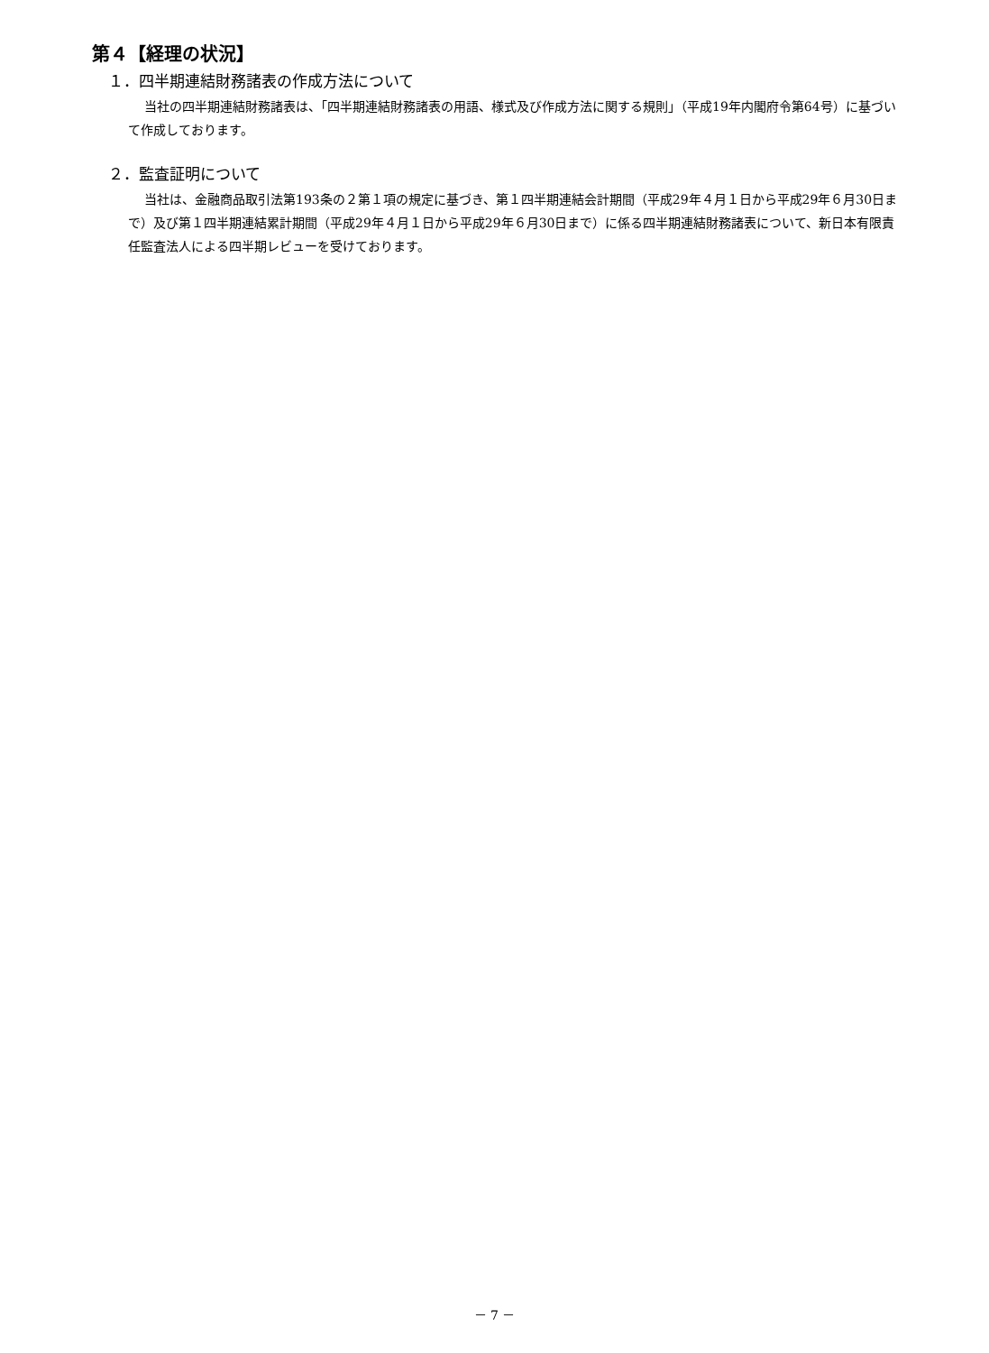第４【経理の状況】
１．四半期連結財務諸表の作成方法について
当社の四半期連結財務諸表は、「四半期連結財務諸表の用語、様式及び作成方法に関する規則」（平成19年内閣府令第64号）に基づいて作成しております。
２．監査証明について
当社は、金融商品取引法第193条の２第１項の規定に基づき、第１四半期連結会計期間（平成29年４月１日から平成29年６月30日まで）及び第１四半期連結累計期間（平成29年４月１日から平成29年６月30日まで）に係る四半期連結財務諸表について、新日本有限責任監査法人による四半期レビューを受けております。
－ 7 －